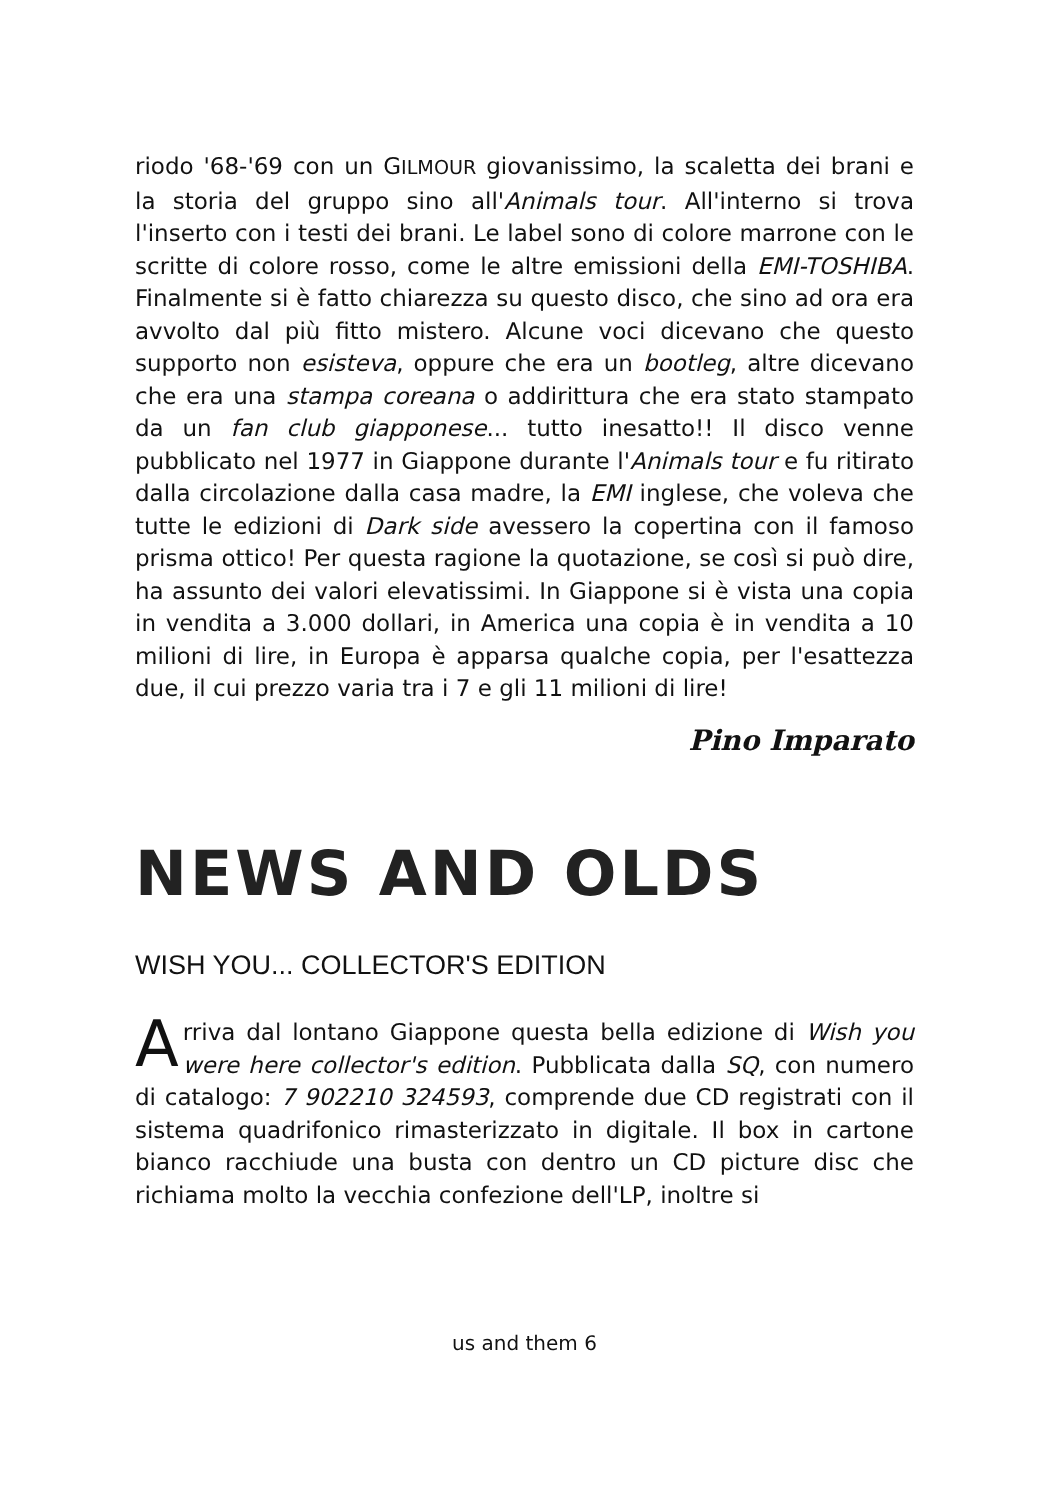riodo '68-'69 con un GILMOUR giovanissimo, la scaletta dei brani e la storia del gruppo sino all'Animals tour. All'interno si trova l'inserto con i testi dei brani. Le label sono di colore marrone con le scritte di colore rosso, come le altre emissioni della EMI-TOSHIBA. Finalmente si è fatto chiarezza su questo disco, che sino ad ora era avvolto dal più fitto mistero. Alcune voci dicevano che questo supporto non esisteva, oppure che era un bootleg, altre dicevano che era una stampa coreana o addirittura che era stato stampato da un fan club giapponese... tutto inesatto!! Il disco venne pubblicato nel 1977 in Giappone durante l'Animals tour e fu ritirato dalla circolazione dalla casa madre, la EMI inglese, che voleva che tutte le edizioni di Dark side avessero la copertina con il famoso prisma ottico! Per questa ragione la quotazione, se così si può dire, ha assunto dei valori elevatissimi. In Giappone si è vista una copia in vendita a 3.000 dollari, in America una copia è in vendita a 10 milioni di lire, in Europa è apparsa qualche copia, per l'esattezza due, il cui prezzo varia tra i 7 e gli 11 milioni di lire!
Pino Imparato
NEWS AND OLDS
WISH YOU... COLLECTOR'S EDITION
Arriva dal lontano Giappone questa bella edizione di Wish you were here collector's edition. Pubblicata dalla SQ, con numero di catalogo: 7 902210 324593, comprende due CD registrati con il sistema quadrifonico rimasterizzato in digitale. Il box in cartone bianco racchiude una busta con dentro un CD picture disc che richiama molto la vecchia confezione dell'LP, inoltre si
us and them 6